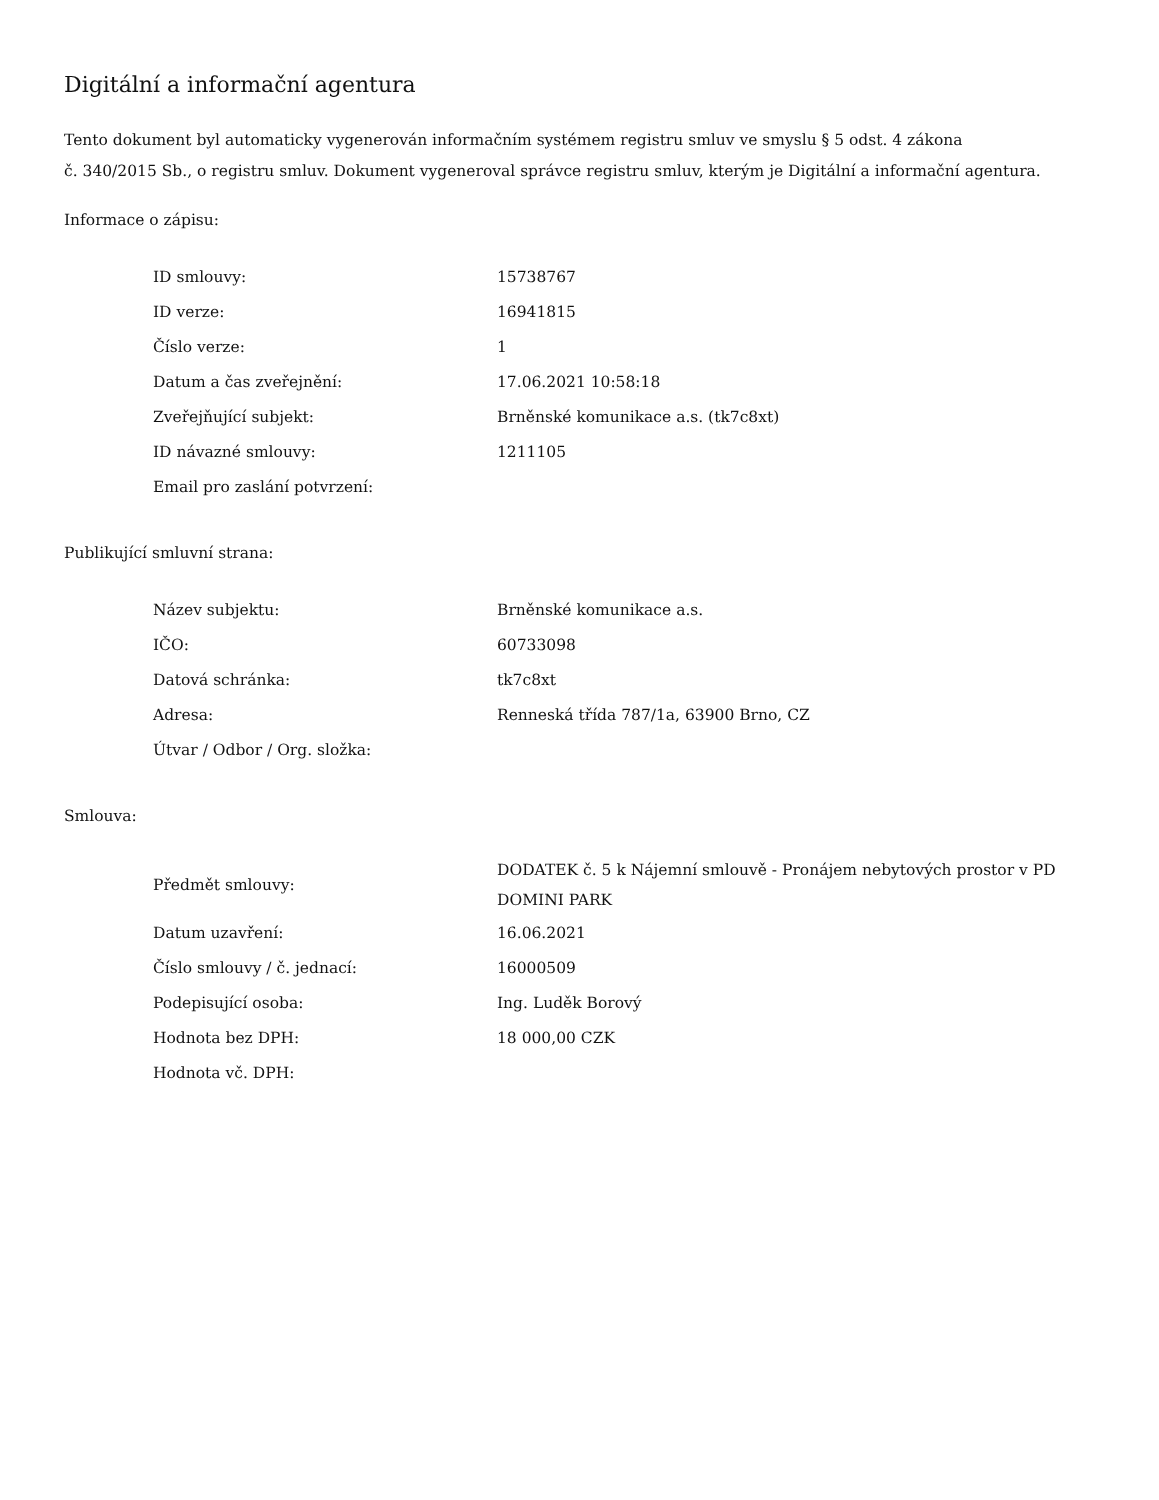Digitální a informační agentura
Tento dokument byl automaticky vygenerován informačním systémem registru smluv ve smyslu § 5 odst. 4 zákona
č. 340/2015 Sb., o registru smluv. Dokument vygeneroval správce registru smluv, kterým je Digitální a informační agentura.
Informace o zápisu:
| ID smlouvy: | 15738767 |
| ID verze: | 16941815 |
| Číslo verze: | 1 |
| Datum a čas zveřejnění: | 17.06.2021 10:58:18 |
| Zveřejňující subjekt: | Brněnské komunikace a.s. (tk7c8xt) |
| ID návazné smlouvy: | 1211105 |
| Email pro zaslání potvrzení: | |
Publikující smluvní strana:
| Název subjektu: | Brněnské komunikace a.s. |
| IČO: | 60733098 |
| Datová schránka: | tk7c8xt |
| Adresa: | Renneská třída 787/1a, 63900 Brno, CZ |
| Útvar / Odbor / Org. složka: | |
Smlouva:
| Předmět smlouvy: | DODATEK č. 5 k Nájemní smlouvě - Pronájem nebytových prostor v PD DOMINI PARK |
| Datum uzavření: | 16.06.2021 |
| Číslo smlouvy / č. jednací: | 16000509 |
| Podepisující osoba: | Ing. Luděk Borový |
| Hodnota bez DPH: | 18 000,00 CZK |
| Hodnota vč. DPH: | |